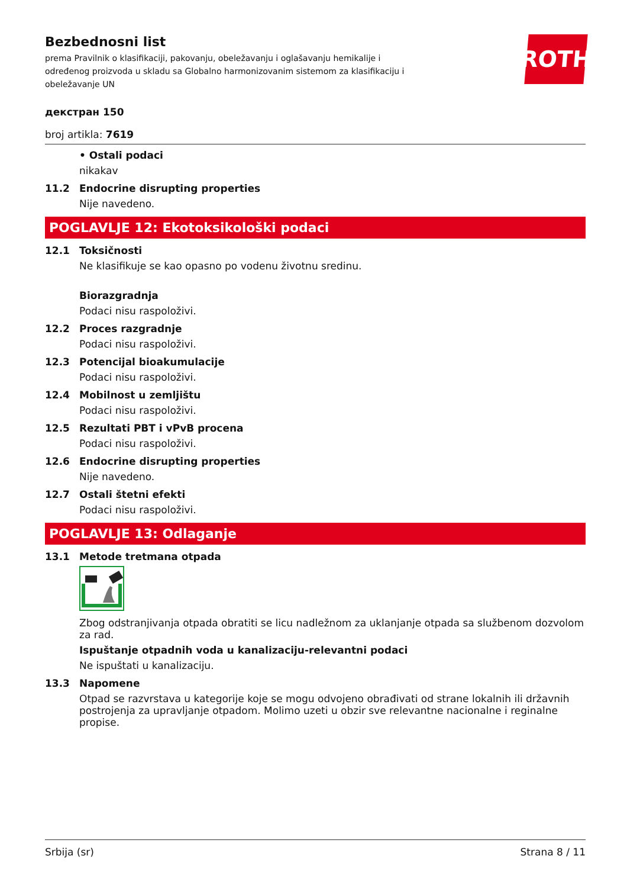ROTH
Bezbednosni list
prema Pravilnik o klasifikaciji, pakovanju, obeležavanju i oglašavanju hemikalije i određenog proizvoda u skladu sa Globalno harmonizovanim sistemom za klasifikaciju i obeležavanje UN
декстран 150
broj artikla: 7619
• Ostali podaci
nikakav
11.2 Endocrine disrupting properties
Nije navedeno.
POGLAVLJE 12: Ekotoksikološki podaci
12.1 Toksičnosti
Ne klasifikuje se kao opasno po vodenu životnu sredinu.
Biorazgradnja
Podaci nisu raspoloživi.
12.2 Proces razgradnje
Podaci nisu raspoloživi.
12.3 Potencijal bioakumulacije
Podaci nisu raspoloživi.
12.4 Mobilnost u zemljištu
Podaci nisu raspoloživi.
12.5 Rezultati PBT i vPvB procena
Podaci nisu raspoloživi.
12.6 Endocrine disrupting properties
Nije navedeno.
12.7 Ostali štetni efekti
Podaci nisu raspoloživi.
POGLAVLJE 13: Odlaganje
13.1 Metode tretmana otpada
Zbog odstranjivanja otpada obratiti se licu nadležnom za uklanjanje otpada sa službenom dozvolom za rad.
Ispuštanje otpadnih voda u kanalizaciju-relevantni podaci
Ne ispuštati u kanalizaciju.
13.3 Napomene
Otpad se razvrstava u kategorije koje se mogu odvojeno obrađivati od strane lokalnih ili državnih postrojenja za upravljanje otpadom. Molimo uzeti u obzir sve relevantne nacionalne i reginalne propise.
Srbija (sr) Strana 8 / 11